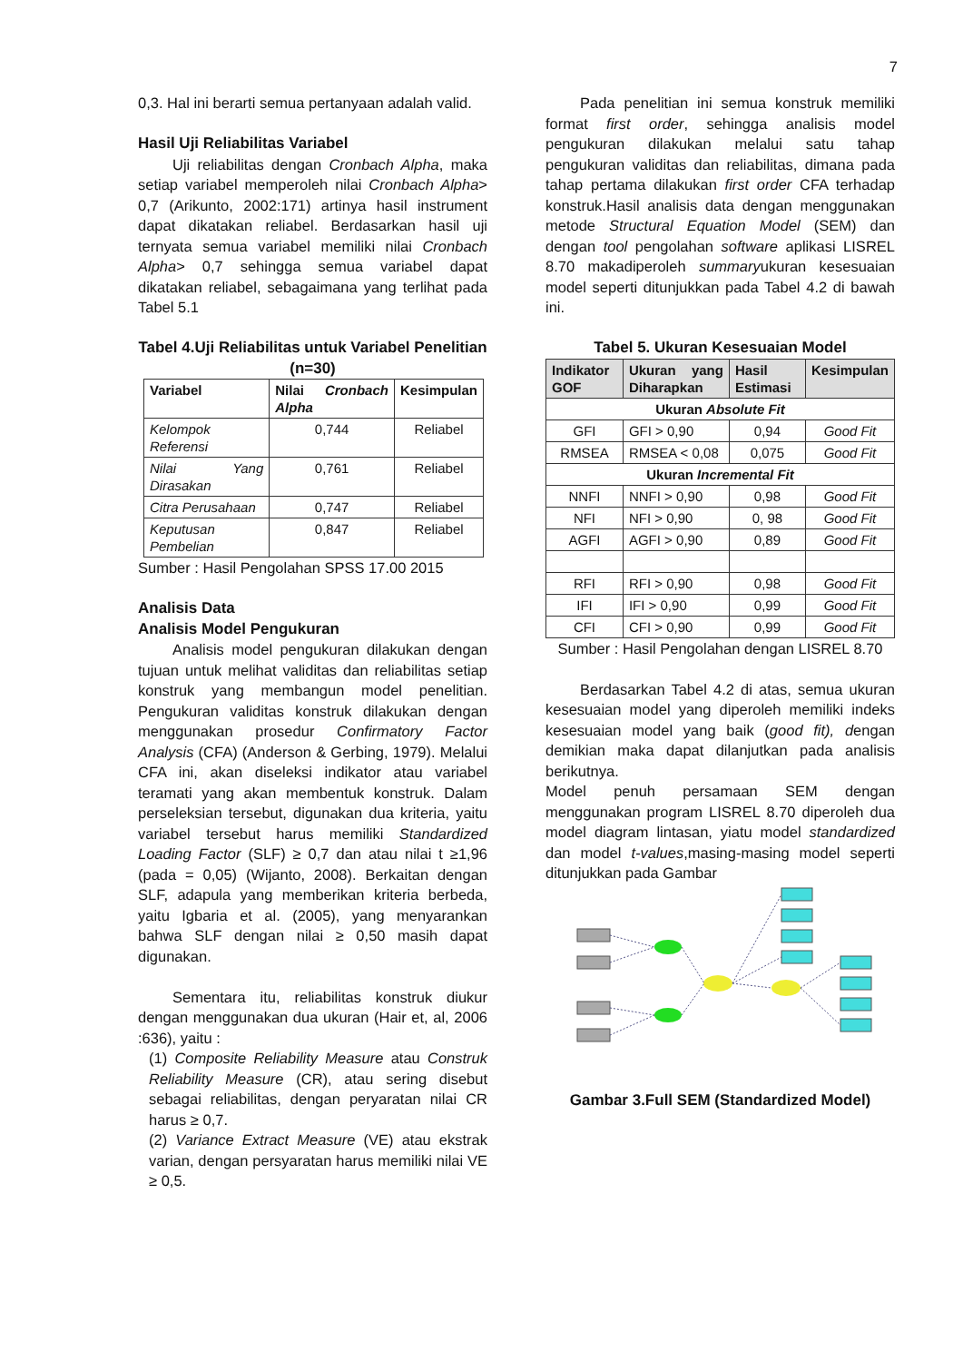7
0,3. Hal ini berarti semua pertanyaan adalah valid.
Hasil Uji Reliabilitas Variabel
Uji reliabilitas dengan Cronbach Alpha, maka setiap variabel memperoleh nilai Cronbach Alpha> 0,7 (Arikunto, 2002:171) artinya hasil instrument dapat dikatakan reliabel. Berdasarkan hasil uji ternyata semua variabel memiliki nilai Cronbach Alpha> 0,7 sehingga semua variabel dapat dikatakan reliabel, sebagaimana yang terlihat pada Tabel 5.1
Tabel 4.Uji Reliabilitas untuk Variabel Penelitian (n=30)
| Variabel | Nilai Cronbach Alpha | Kesimpulan |
| --- | --- | --- |
| Kelompok Referensi | 0,744 | Reliabel |
| Nilai Yang Dirasakan | 0,761 | Reliabel |
| Citra Perusahaan | 0,747 | Reliabel |
| Keputusan Pembelian | 0,847 | Reliabel |
Sumber : Hasil Pengolahan SPSS 17.00 2015
Analisis Data
Analisis Model Pengukuran
Analisis model pengukuran dilakukan dengan tujuan untuk melihat validitas dan reliabilitas setiap konstruk yang membangun model penelitian. Pengukuran validitas konstruk dilakukan dengan menggunakan prosedur Confirmatory Factor Analysis (CFA) (Anderson & Gerbing, 1979). Melalui CFA ini, akan diseleksi indikator atau variabel teramati yang akan membentuk konstruk. Dalam perseleksian tersebut, digunakan dua kriteria, yaitu variabel tersebut harus memiliki Standardized Loading Factor (SLF) ≥ 0,7 dan atau nilai t ≥1,96 (pada = 0,05) (Wijanto, 2008). Berkaitan dengan SLF, adapula yang memberikan kriteria berbeda, yaitu Igbaria et al. (2005), yang menyarankan bahwa SLF dengan nilai ≥ 0,50 masih dapat digunakan.
Sementara itu, reliabilitas konstruk diukur dengan menggunakan dua ukuran (Hair et, al, 2006 :636), yaitu :
(1) Composite Reliability Measure atau Construk Reliability Measure (CR), atau sering disebut sebagai reliabilitas, dengan peryaratan nilai CR harus ≥ 0,7.
(2) Variance Extract Measure (VE) atau ekstrak varian, dengan persyaratan harus memiliki nilai VE ≥ 0,5.
Pada penelitian ini semua konstruk memiliki format first order, sehingga analisis model pengukuran dilakukan melalui satu tahap pengukuran validitas dan reliabilitas, dimana pada tahap pertama dilakukan first order CFA terhadap konstruk.Hasil analisis data dengan menggunakan metode Structural Equation Model (SEM) dan dengan tool pengolahan software aplikasi LISREL 8.70 makadiperoleh summaryukuran kesesuaian model seperti ditunjukkan pada Tabel 4.2 di bawah ini.
Tabel 5. Ukuran Kesesuaian Model
| Indikator GOF | Ukuran yang Diharapkan | Hasil Estimasi | Kesimpulan |
| --- | --- | --- | --- |
| Ukuran Absolute Fit | | | |
| GFI | GFI > 0,90 | 0,94 | Good Fit |
| RMSEA | RMSEA < 0,08 | 0,075 | Good Fit |
| Ukuran Incremental Fit | | | |
| NNFI | NNFI > 0,90 | 0,98 | Good Fit |
| NFI | NFI > 0,90 | 0, 98 | Good Fit |
| AGFI | AGFI > 0,90 | 0,89 | Good Fit |
| RFI | RFI > 0,90 | 0,98 | Good Fit |
| IFI | IFI > 0,90 | 0,99 | Good Fit |
| CFI | CFI > 0,90 | 0,99 | Good Fit |
Sumber : Hasil Pengolahan dengan LISREL 8.70
Berdasarkan Tabel 4.2 di atas, semua ukuran kesesuaian model yang diperoleh memiliki indeks kesesuaian model yang baik (good fit), dengan demikian maka dapat dilanjutkan pada analisis berikutnya.
Model penuh persamaan SEM dengan menggunakan program LISREL 8.70 diperoleh dua model diagram lintasan, yiatu model standardized dan model t-values,masing-masing model seperti ditunjukkan pada Gambar
Gambar 3.Full SEM (Standardized Model)